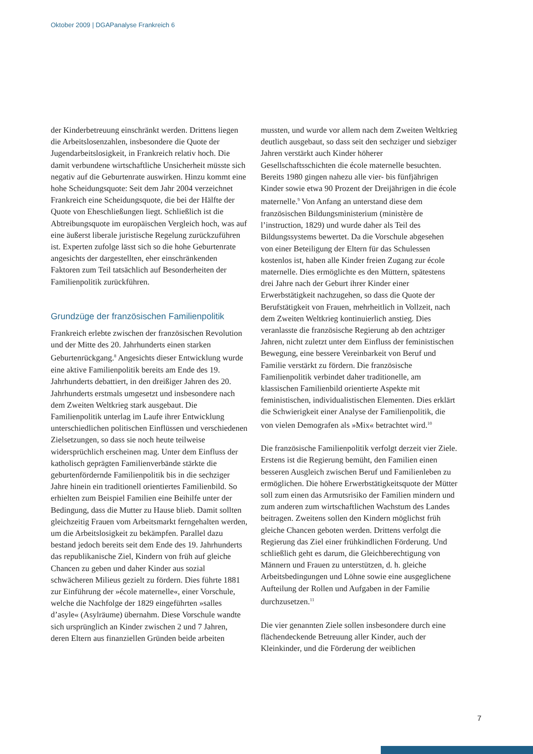Oktober 2009 | DGAPanalyse Frankreich 6
der Kinderbetreuung einschränkt werden. Drittens liegen die Arbeitslosenzahlen, insbesondere die Quote der Jugendarbeitslosigkeit, in Frankreich relativ hoch. Die damit verbundene wirtschaftliche Unsicherheit müsste sich negativ auf die Geburtenrate auswirken. Hinzu kommt eine hohe Scheidungsquote: Seit dem Jahr 2004 verzeichnet Frankreich eine Scheidungsquote, die bei der Hälfte der Quote von Eheschließungen liegt. Schließlich ist die Abtreibungsquote im europäischen Vergleich hoch, was auf eine äußerst liberale juristische Regelung zurückzuführen ist. Experten zufolge lässt sich so die hohe Geburtenrate angesichts der dargestellten, eher einschränkenden Faktoren zum Teil tatsächlich auf Besonderheiten der Familienpolitik zurückführen.
Grundzüge der französischen Familienpolitik
Frankreich erlebte zwischen der französischen Revolution und der Mitte des 20. Jahrhunderts einen starken Geburtenrückgang.<sup>8</sup> Angesichts dieser Entwicklung wurde eine aktive Familienpolitik bereits am Ende des 19. Jahrhunderts debattiert, in den dreißiger Jahren des 20. Jahrhunderts erstmals umgesetzt und insbesondere nach dem Zweiten Weltkrieg stark ausgebaut. Die Familienpolitik unterlag im Laufe ihrer Entwicklung unterschiedlichen politischen Einflüssen und verschiedenen Zielsetzungen, so dass sie noch heute teilweise widersprüchlich erscheinen mag. Unter dem Einfluss der katholisch geprägten Familienverbände stärkte die geburtenfördernde Familienpolitik bis in die sechziger Jahre hinein ein traditionell orientiertes Familienbild. So erhielten zum Beispiel Familien eine Beihilfe unter der Bedingung, dass die Mutter zu Hause blieb. Damit sollten gleichzeitig Frauen vom Arbeitsmarkt ferngehalten werden, um die Arbeitslosigkeit zu bekämpfen. Parallel dazu bestand jedoch bereits seit dem Ende des 19. Jahrhunderts das republikanische Ziel, Kindern von früh auf gleiche Chancen zu geben und daher Kinder aus sozial schwächeren Milieus gezielt zu fördern. Dies führte 1881 zur Einführung der »école maternelle«, einer Vorschule, welche die Nachfolge der 1829 eingeführten »salles d’asyle« (Asylräume) übernahm. Diese Vorschule wandte sich ursprünglich an Kinder zwischen 2 und 7 Jahren, deren Eltern aus finanziellen Gründen beide arbeiten
mussten, und wurde vor allem nach dem Zweiten Weltkrieg deutlich ausgebaut, so dass seit den sechziger und siebziger Jahren verstärkt auch Kinder höherer Gesellschaftsschichten die école maternelle besuchten. Bereits 1980 gingen nahezu alle vier- bis fünfjährigen Kinder sowie etwa 90 Prozent der Dreijährigen in die école maternelle.<sup>9</sup> Von Anfang an unterstand diese dem französischen Bildungsministerium (ministère de l’instruction, 1829) und wurde daher als Teil des Bildungssystems bewertet. Da die Vorschule abgesehen von einer Beteiligung der Eltern für das Schulessen kostenlos ist, haben alle Kinder freien Zugang zur école maternelle. Dies ermöglichte es den Müttern, spätestens drei Jahre nach der Geburt ihrer Kinder einer Erwerbstätigkeit nachzugehen, so dass die Quote der Berufstätigkeit von Frauen, mehrheitlich in Vollzeit, nach dem Zweiten Weltkrieg kontinuierlich anstieg. Dies veranlasste die französische Regierung ab den achtziger Jahren, nicht zuletzt unter dem Einfluss der feministischen Bewegung, eine bessere Vereinbarkeit von Beruf und Familie verstärkt zu fördern. Die französische Familienpolitik verbindet daher traditionelle, am klassischen Familienbild orientierte Aspekte mit feministischen, individualistischen Elementen. Dies erklärt die Schwierigkeit einer Analyse der Familienpolitik, die von vielen Demografen als »Mix« betrachtet wird.<sup>10</sup>
Die französische Familienpolitik verfolgt derzeit vier Ziele. Erstens ist die Regierung bemüht, den Familien einen besseren Ausgleich zwischen Beruf und Familienleben zu ermöglichen. Die höhere Erwerbstätigkeitsquote der Mütter soll zum einen das Armutsrisiko der Familien mindern und zum anderen zum wirtschaftlichen Wachstum des Landes beitragen. Zweitens sollen den Kindern möglichst früh gleiche Chancen geboten werden. Drittens verfolgt die Regierung das Ziel einer frühkindlichen Förderung. Und schließlich geht es darum, die Gleichberechtigung von Männern und Frauen zu unterstützen, d. h. gleiche Arbeitsbedingungen und Löhne sowie eine ausgeglichene Aufteilung der Rollen und Aufgaben in der Familie durchzusetzen.<sup>11</sup>
Die vier genannten Ziele sollen insbesondere durch eine flächendeckende Betreuung aller Kinder, auch der Kleinkinder, und die Förderung der weiblichen
7